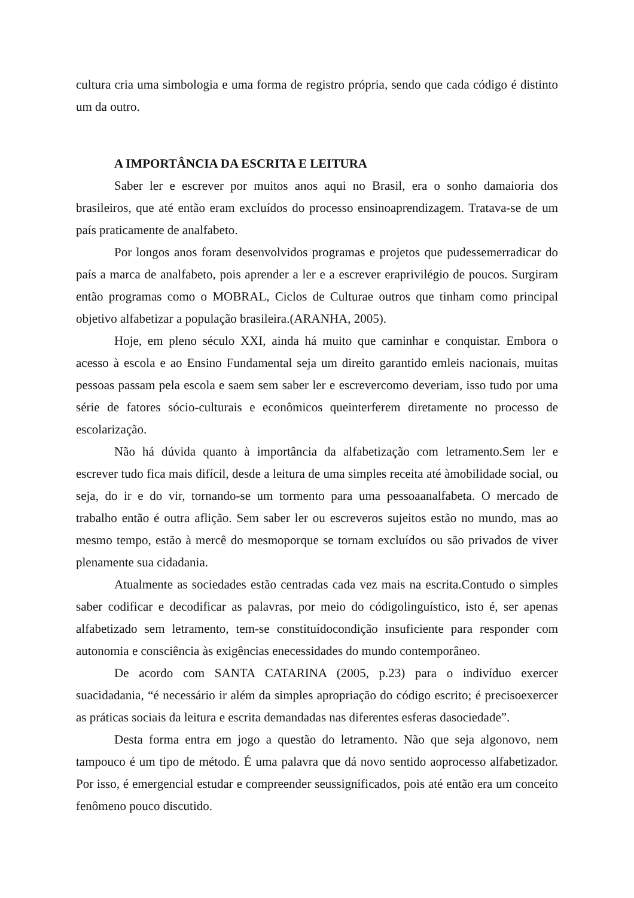cultura cria uma simbologia e uma forma de registro própria, sendo que cada código é distinto um da outro.
A IMPORTÂNCIA DA ESCRITA E LEITURA
Saber ler e escrever por muitos anos aqui no Brasil, era o sonho damaioria dos brasileiros, que até então eram excluídos do processo ensinoaprendizagem. Tratava-se de um país praticamente de analfabeto.
Por longos anos foram desenvolvidos programas e projetos que pudessemerradicar do país a marca de analfabeto, pois aprender a ler e a escrever eraprivilégio de poucos. Surgiram então programas como o MOBRAL, Ciclos de Culturae outros que tinham como principal objetivo alfabetizar a população brasileira.(ARANHA, 2005).
Hoje, em pleno século XXI, ainda há muito que caminhar e conquistar. Embora o acesso à escola e ao Ensino Fundamental seja um direito garantido emleis nacionais, muitas pessoas passam pela escola e saem sem saber ler e escrevercomo deveriam, isso tudo por uma série de fatores sócio-culturais e econômicos queinterferem diretamente no processo de escolarização.
Não há dúvida quanto à importância da alfabetização com letramento.Sem ler e escrever tudo fica mais difícil, desde a leitura de uma simples receita até àmobilidade social, ou seja, do ir e do vir, tornando-se um tormento para uma pessoaanalfabeta. O mercado de trabalho então é outra aflição. Sem saber ler ou escreveros sujeitos estão no mundo, mas ao mesmo tempo, estão à mercê do mesmoporque se tornam excluídos ou são privados de viver plenamente sua cidadania.
Atualmente as sociedades estão centradas cada vez mais na escrita.Contudo o simples saber codificar e decodificar as palavras, por meio do códigolinguístico, isto é, ser apenas alfabetizado sem letramento, tem-se constituídocondição insuficiente para responder com autonomia e consciência às exigências enecessidades do mundo contemporâneo.
De acordo com SANTA CATARINA (2005, p.23) para o indivíduo exercer suacidadania, “é necessário ir além da simples apropriação do código escrito; é precisoexercer as práticas sociais da leitura e escrita demandadas nas diferentes esferas dasociedade”.
Desta forma entra em jogo a questão do letramento. Não que seja algonovo, nem tampouco é um tipo de método. É uma palavra que dá novo sentido aoprocesso alfabetizador. Por isso, é emergencial estudar e compreender seussignificados, pois até então era um conceito fenômeno pouco discutido.